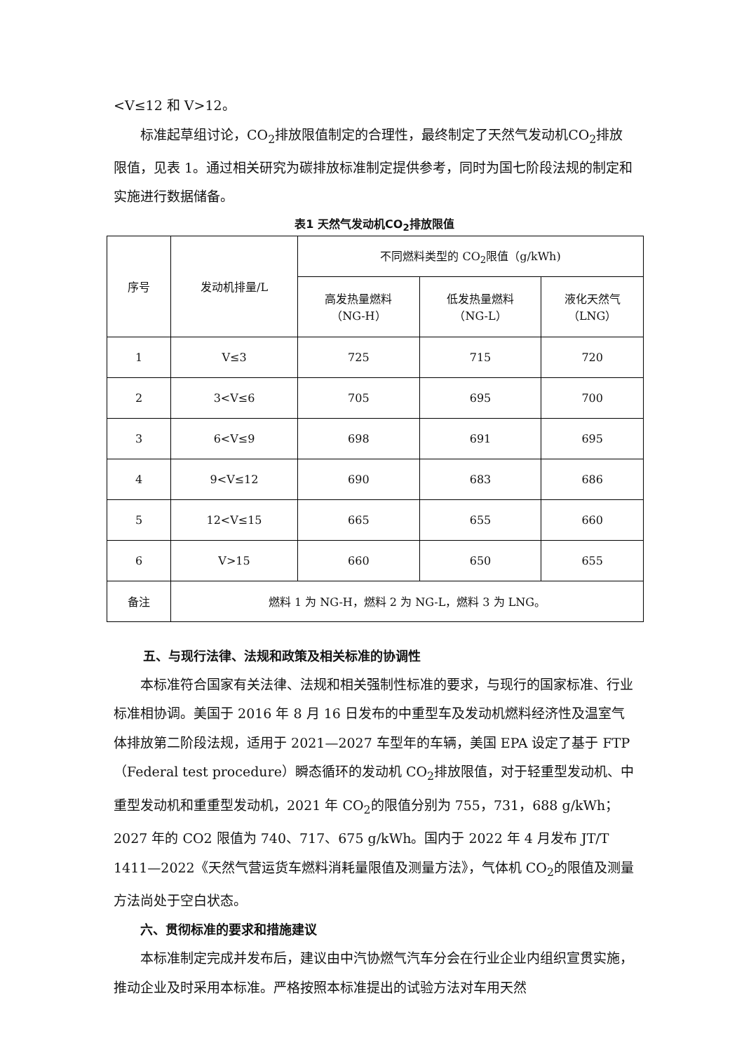<V≤12 和 V>12。
标准起草组讨论，CO<sub>2</sub>排放限值制定的合理性，最终制定了天然气发动机CO<sub>2</sub>排放限值，见表 1。通过相关研究为碳排放标准制定提供参考，同时为国七阶段法规的制定和实施进行数据储备。
表1 天然气发动机CO<sub>2</sub>排放限值
| 序号 | 发动机排量/L | 不同燃料类型的 CO<sub>2</sub>限值（g/kWh) | | |
| --- | --- | --- | --- | --- |
| | | 高发热量燃料 （NG-H） | 低发热量燃料 （NG-L） | 液化天然气 （LNG） |
| 1 | V≤3 | 725 | 715 | 720 |
| 2 | 3<V≤6 | 705 | 695 | 700 |
| 3 | 6<V≤9 | 698 | 691 | 695 |
| 4 | 9<V≤12 | 690 | 683 | 686 |
| 5 | 12<V≤15 | 665 | 655 | 660 |
| 6 | V>15 | 660 | 650 | 655 |
| 备注 | 燃料 1 为 NG-H，燃料 2 为 NG-L，燃料 3 为 LNG。 | | | |
五、与现行法律、法规和政策及相关标准的协调性
本标准符合国家有关法律、法规和相关强制性标准的要求，与现行的国家标准、行业标准相协调。美国于 2016 年 8 月 16 日发布的中重型车及发动机燃料经济性及温室气体排放第二阶段法规，适用于 2021—2027 车型年的车辆，美国 EPA 设定了基于 FTP（Federal test procedure）瞬态循环的发动机 CO<sub>2</sub>排放限值，对于轻重型发动机、中重型发动机和重重型发动机，2021 年 CO<sub>2</sub>的限值分别为 755，731，688 g/kWh；2027 年的 CO2 限值为 740、717、675 g/kWh。国内于 2022 年 4 月发布 JT/T 1411—2022《天然气营运货车燃料消耗量限值及测量方法》，气体机 CO<sub>2</sub>的限值及测量方法尚处于空白状态。
六、贯彻标准的要求和措施建议
本标准制定完成并发布后，建议由中汽协燃气汽车分会在行业企业内组织宣贯实施，推动企业及时采用本标准。严格按照本标准提出的试验方法对车用天然